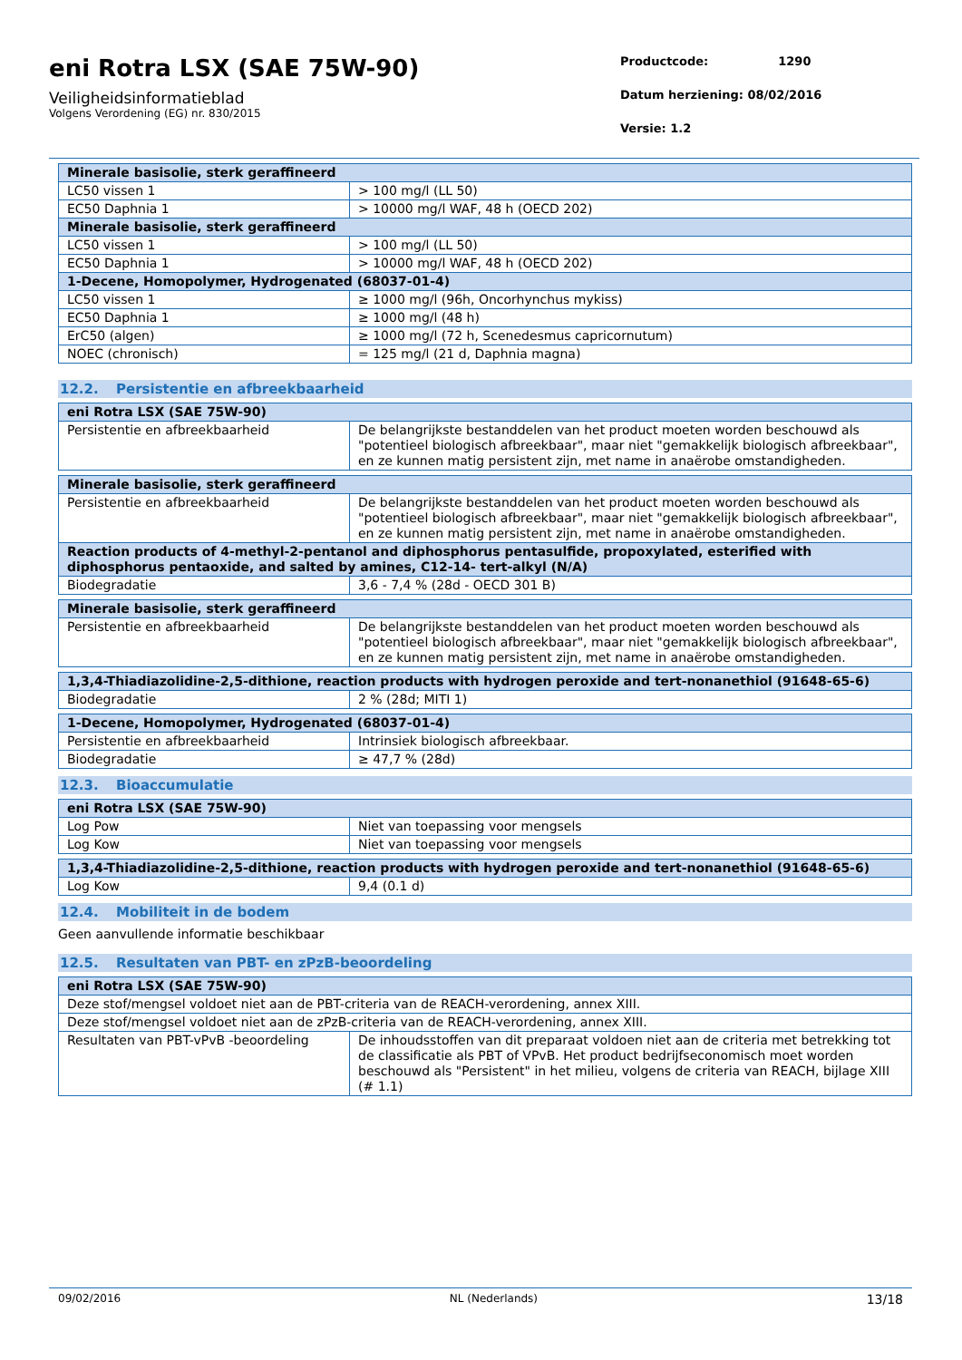eni Rotra LSX (SAE 75W-90)
Veiligheidsinformatieblad
Volgens Verordening (EG) nr. 830/2015
Productcode: 1290
Datum herziening: 08/02/2016
Versie: 1.2
| Minerale basisolie, sterk geraffineerd | |
| LC50 vissen 1 | > 100 mg/l (LL 50) |
| EC50 Daphnia 1 | > 10000 mg/l WAF, 48 h (OECD 202) |
| Minerale basisolie, sterk geraffineerd | |
| LC50 vissen 1 | > 100 mg/l (LL 50) |
| EC50 Daphnia 1 | > 10000 mg/l WAF, 48 h (OECD 202) |
| 1-Decene, Homopolymer, Hydrogenated (68037-01-4) | |
| LC50 vissen 1 | ≥ 1000 mg/l (96h, Oncorhynchus mykiss) |
| EC50 Daphnia 1 | ≥ 1000 mg/l (48 h) |
| ErC50 (algen) | ≥ 1000 mg/l (72 h, Scenedesmus capricornutum) |
| NOEC (chronisch) | = 125 mg/l (21 d, Daphnia magna) |
12.2. Persistentie en afbreekbaarheid
| eni Rotra LSX (SAE 75W-90) | |
| Persistentie en afbreekbaarheid | De belangrijkste bestanddelen van het product moeten worden beschouwd als "potentieel biologisch afbreekbaar", maar niet "gemakkelijk biologisch afbreekbaar", en ze kunnen matig persistent zijn, met name in anaërobe omstandigheden. |
| Minerale basisolie, sterk geraffineerd | |
| Persistentie en afbreekbaarheid | De belangrijkste bestanddelen van het product moeten worden beschouwd als "potentieel biologisch afbreekbaar", maar niet "gemakkelijk biologisch afbreekbaar", en ze kunnen matig persistent zijn, met name in anaërobe omstandigheden. |
| Reaction products of 4-methyl-2-pentanol and diphosphorus pentasulfide, propoxylated, esterified with diphosphorus pentaoxide, and salted by amines, C12-14- tert-alkyl (N/A) | |
| Biodegradatie | 3,6 - 7,4 % (28d - OECD 301 B) |
| Minerale basisolie, sterk geraffineerd | |
| Persistentie en afbreekbaarheid | De belangrijkste bestanddelen van het product moeten worden beschouwd als "potentieel biologisch afbreekbaar", maar niet "gemakkelijk biologisch afbreekbaar", en ze kunnen matig persistent zijn, met name in anaërobe omstandigheden. |
| 1,3,4-Thiadiazolidine-2,5-dithione, reaction products with hydrogen peroxide and tert-nonanethiol (91648-65-6) | |
| Biodegradatie | 2 % (28d; MITI 1) |
| 1-Decene, Homopolymer, Hydrogenated (68037-01-4) | |
| Persistentie en afbreekbaarheid | Intrinsiek biologisch afbreekbaar. |
| Biodegradatie | ≥ 47,7 % (28d) |
12.3. Bioaccumulatie
| eni Rotra LSX (SAE 75W-90) | |
| Log Pow | Niet van toepassing voor mengsels |
| Log Kow | Niet van toepassing voor mengsels |
| 1,3,4-Thiadiazolidine-2,5-dithione, reaction products with hydrogen peroxide and tert-nonanethiol (91648-65-6) | |
| Log Kow | 9,4 (0.1 d) |
12.4. Mobiliteit in de bodem
Geen aanvullende informatie beschikbaar
12.5. Resultaten van PBT- en zPzB-beoordeling
| eni Rotra LSX (SAE 75W-90) | |
| Deze stof/mengsel voldoet niet aan de PBT-criteria van de REACH-verordening, annex XIII. | |
| Deze stof/mengsel voldoet niet aan de zPzB-criteria van de REACH-verordening, annex XIII. | |
| Resultaten van PBT-vPvB -beoordeling | De inhoudsstoffen van dit preparaat voldoen niet aan de criteria met betrekking tot de classificatie als PBT of VPvB. Het product bedrijfseconomisch moet worden beschouwd als "Persistent" in het milieu, volgens de criteria van REACH, bijlage XIII (# 1.1) |
09/02/2016 NL (Nederlands) 13/18